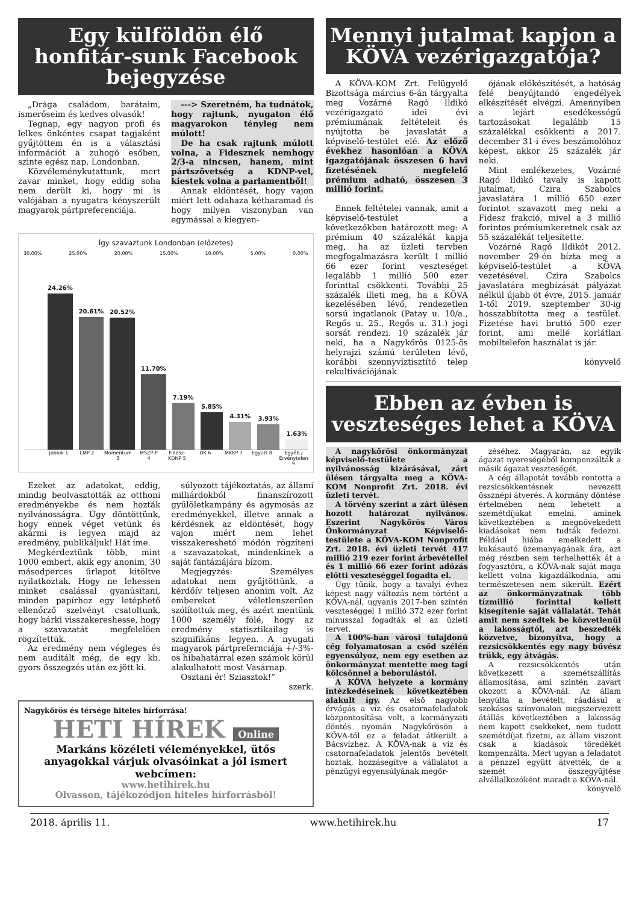Egy külföldön élő honfitár-sunk Facebook bejegyzése
„Drága családom, barátaim, ismerőseim és kedves olvasók!
Tegnap, egy nagyon profi és lelkes önkéntes csapat tagjaként gyűjtöttem én is a választási információt a zuhogó esőben, szinte egész nap, Londonban.
Közvéleménykutattunk, mert zavar minket, hogy eddig soha nem derült ki, hogy mi is valójában a nyugatra kényszerült magyarok pártpreferenciája.
---> Szeretném, ha tudnátok, hogy rajtunk, nyugaton élő magyarokon tényleg nem múlott!
De ha csak rajtunk múlott volna, a Fidesznek nemhogy 2/3-a nincsen, hanem, mint pártszövetség a KDNP-vel, kiestek volna a parlamentből!
Annak eldöntését, hogy vajon miért lett odahaza kétharamad és hogy milyen viszonyban van egymással a kiegyen-
Így szavaztunk Londonban (előzetes)
30.00% 25.00% 20.00% 15.00% 10.00% 5.00% 0.00%
24.26%
20.61%
20.52%
11.70%
7.19%
5.85%
4.31%
3.93%
1.63%
Jobbik 1 LMP 2 Momentum 3 MSZP-P 4 Fidesz-KDNP 5 DK 6 MKKP 7 Együtt 8 Egyéb / Érvénytelen 9
Ezeket az adatokat, eddig, mindig beolvasztották az otthoni eredményekbe és nem hozták nyilvánosságra. Úgy döntöttünk, hogy ennek véget vetünk és akármi is legyen majd az eredmény, publikáljuk! Hát íme.
Megkérdeztünk több, mint 1000 embert, akik egy anonim, 30 másodperces űrlapot kitöltve nyilatkoztak. Hogy ne lehessen minket csalással gyanúsítani, minden papírhoz egy letéphető ellenőrző szelvényt csatoltunk, hogy bárki visszakereshesse, hogy a szavazatát megfelelően rögzítettük.
Az eredmény nem végleges és nem auditált még, de egy kb. gyors összegzés után ez jött ki.
súlyozott tájékoztatás, az állami milliárdokból finanszírozott gyűlöletkampány és agymosás az eredményekkel, illetve annak a kérdésnek az eldöntését, hogy vajon miért nem lehet visszakereshető módón rögzíteni a szavazatokat, mindenkinek a saját fantáziájára bízom.
Megjegyzés: Személyes adatokat nem gyűjtöttünk, a kérdőív teljesen anonim volt. Az embereket véletlenszerűen szólítottuk meg, és azért mentünk 1000 személy fölé, hogy az eredmény statisztikailag is szignifikáns legyen. A nyugati magyarok pártprefernciája +/-3%-os hibahatárral ezen számok körül alakulhatott most Vasárnap.
Osztani ér! Sziasztok!”
szerk.
Nagykőrös és térsége hiteles hírforrása!
HETI HÍREK Online
Markáns közéleti véleményekkel, ütős anyagokkal várjuk olvasóinkat a jól ismert webcímen:
www.hetihirek.hu
Olvasson, tájékozódjon hiteles hírforrásból!
Mennyi jutalmat kapjon a KÖVA vezérigazgatója?
A KÖVA-KOM Zrt. Felügyelő Bizottsága március 6-án tárgyalta meg Vozárné Ragó Ildikó vezérigazgató idei évi prémiumának feltételeit és nyújtotta be javaslatát a képviselő-testület elé. Az előző évekhez hasonlóan a KÖVA igazgatójának összesen 6 havi fizetésének megfelelő prémium adható, összesen 3 millió forint.
Ennek feltételei vannak, amit a képviselő-testület a következőkben határozott meg: A prémium 40 százalékát kapja meg, ha az üzleti tervben megfogalmazásra került 1 millió 66 ezer forint veszteséget legalább 1 millió 500 ezer forinttal csökkenti. További 25 százalék illeti meg, ha a KÖVA kezelésében lévő, rendezetlen sorsú ingatlanok (Patay u. 10/a., Regős u. 25., Regős u. 31.) jogi sorsát rendezi. 10 százalék jár neki, ha a Nagykőrös 0125-ös helyrajzi számú területen lévő, korábbi szennyvíztisztító telep rekultivációjának
ójának előkészítését, a hatóság felé benyújtandó engedélyek elkészítését elvégzi. Amennyiben a lejárt esedékességű tartozásokat legalább 15 százalékkal csökkenti a 2017. december 31-i éves beszámolóhoz képest, akkor 25 százalék jár neki.
Mint emlékezetes, Vozárné Ragó Ildikó tavaly is kapott jutalmat, Czira Szabolcs javaslatára 1 millió 650 ezer forintot szavazott meg neki a Fidesz frakció, mivel a 3 millió forintos prémiumkeretnek csak az 55 százalékát teljesítette.
Vozárné Ragó Ildikót 2012. november 29-én bízta meg a képviselő-testület a KÖVA vezetésével. Czira Szabolcs javaslatára megbízását pályázat nélkül újabb öt évre, 2015. január 1-től 2019. szeptember 30-ig hosszabbította meg a testület. Fizetése havi bruttó 500 ezer forint, ami mellé korlátlan mobiltelefon használat is jár.
könyvelő
Ebben az évben is veszteséges lehet a KÖVA
A nagykőrösi önkormányzat képviselő-testülete a nyilvánosság kizárásával, zárt ülésen tárgyalta meg a KÖVA-KOM Nonprofit Zrt. 2018. évi üzleti tervét.
A törvény szerint a zárt ülésen hozott határozat nyilvános. Eszerint Nagykőrös Város Önkormányzat Képviselő-testülete a KÖVA-KOM Nonprofit Zrt. 2018. évi üzleti tervét 417 millió 219 ezer forint árbevétellel és 1 millió 66 ezer forint adózás előtti veszteséggel fogadta el.
Úgy tűnik, hogy a tavalyi évhez képest nagy változás nem történt a KÖVA-nál, ugyanis 2017-ben szintén veszteséggel 1 millió 372 ezer forint mínusszal fogadták el az üzleti tervet.
A 100%-ban városi tulajdonú cég folyamatosan a csőd szélén egyensúlyoz, nem egy esetben az önkormányzat mentette meg tagi kölcsönnel a beborulástól.
A KÖVA helyzete a kormány intézkedéseinek következtében alakult így. Az első nagyobb érvágás a víz és csatornafeladatok központosítása volt, a kormányzati döntés nyomán Nagykőrösön a KÖVA-tól ez a feladat átkerült a Bácsvízhez. A KÖVA-nak a víz és csatornafeladatok jelentős bevételt hoztak, hozzásegítve a vállalatot a pénzügyi egyensúlyának megőr-
zéséhez. Magyarán, az egyik ágazat nyereségéből kompenzálták a másik ágazat veszteségét.
A cég állapotát tovább rontotta a rezsicsökkentésnek nevezett össznépi átverés. A kormány döntése értelmében nem lehetett a szemétdíjakat emelni, aminek következtében a megnövekedett kiadásokat nem tudták fedezni. Például hiába emelkedett a kukásautó üzemanyagának ára, azt még részben sem terhelhették át a fogyasztóra, a KÖVA-nak saját maga kellett volna kigazdálkodnia, ami természetesen nem sikerült. Ezért az önkormányzatnak több tízmillió forinttal kellett kisegítenie saját vállalatát. Tehát amit nem szedtek be közvetlenül a lakosságtól, azt beszedték közvetve, bizonyítva, hogy a rezsicsökkentés egy nagy bűvész trükk, egy átvágás.
A rezsicsökkentés után következett a szemétszállítás államosítása, ami szintén zavart okozott a KÖVA-nál. Az állam lenyúlta a bevételt, ráadásul a szokásos színvonalon megszervezett átállás következtében a lakosság nem kapott csekkeket, nem tudott szemétdíjat fizetni, az állam viszont csak a kiadások töredékét kompenzálta. Mert ugyan a feladatot a pénzzel együtt átvették, de a szemét összegyűjtése alvállalkozóként maradt a KÖVA-nál.
könyvelő
2018. április 11. www.hetihirek.hu 17